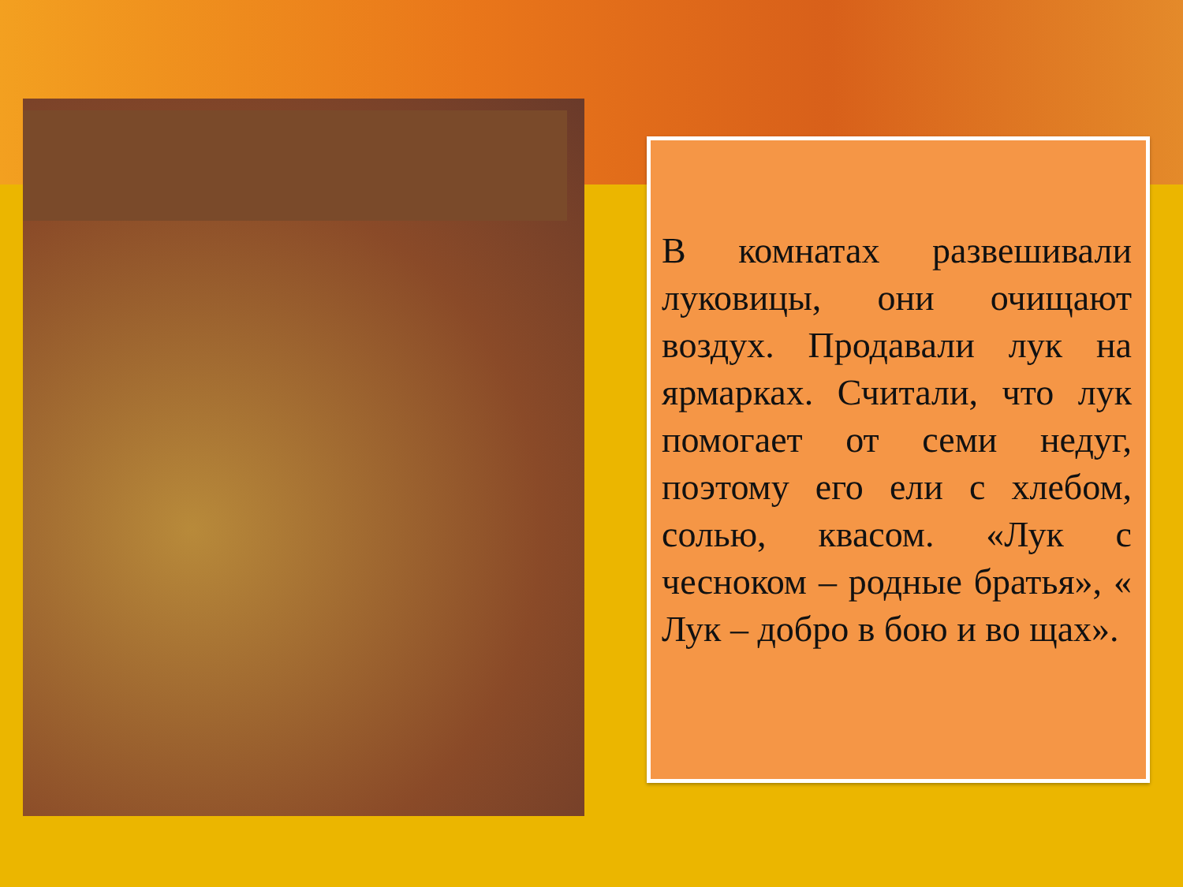В комнатах развешивали луковицы, они очищают воздух. Продавали лук на ярмарках. Считали, что лук помогает от семи недуг, поэтому его ели с хлебом, солью, квасом. «Лук с чесноком – родные братья», « Лук – добро в бою и во щах».